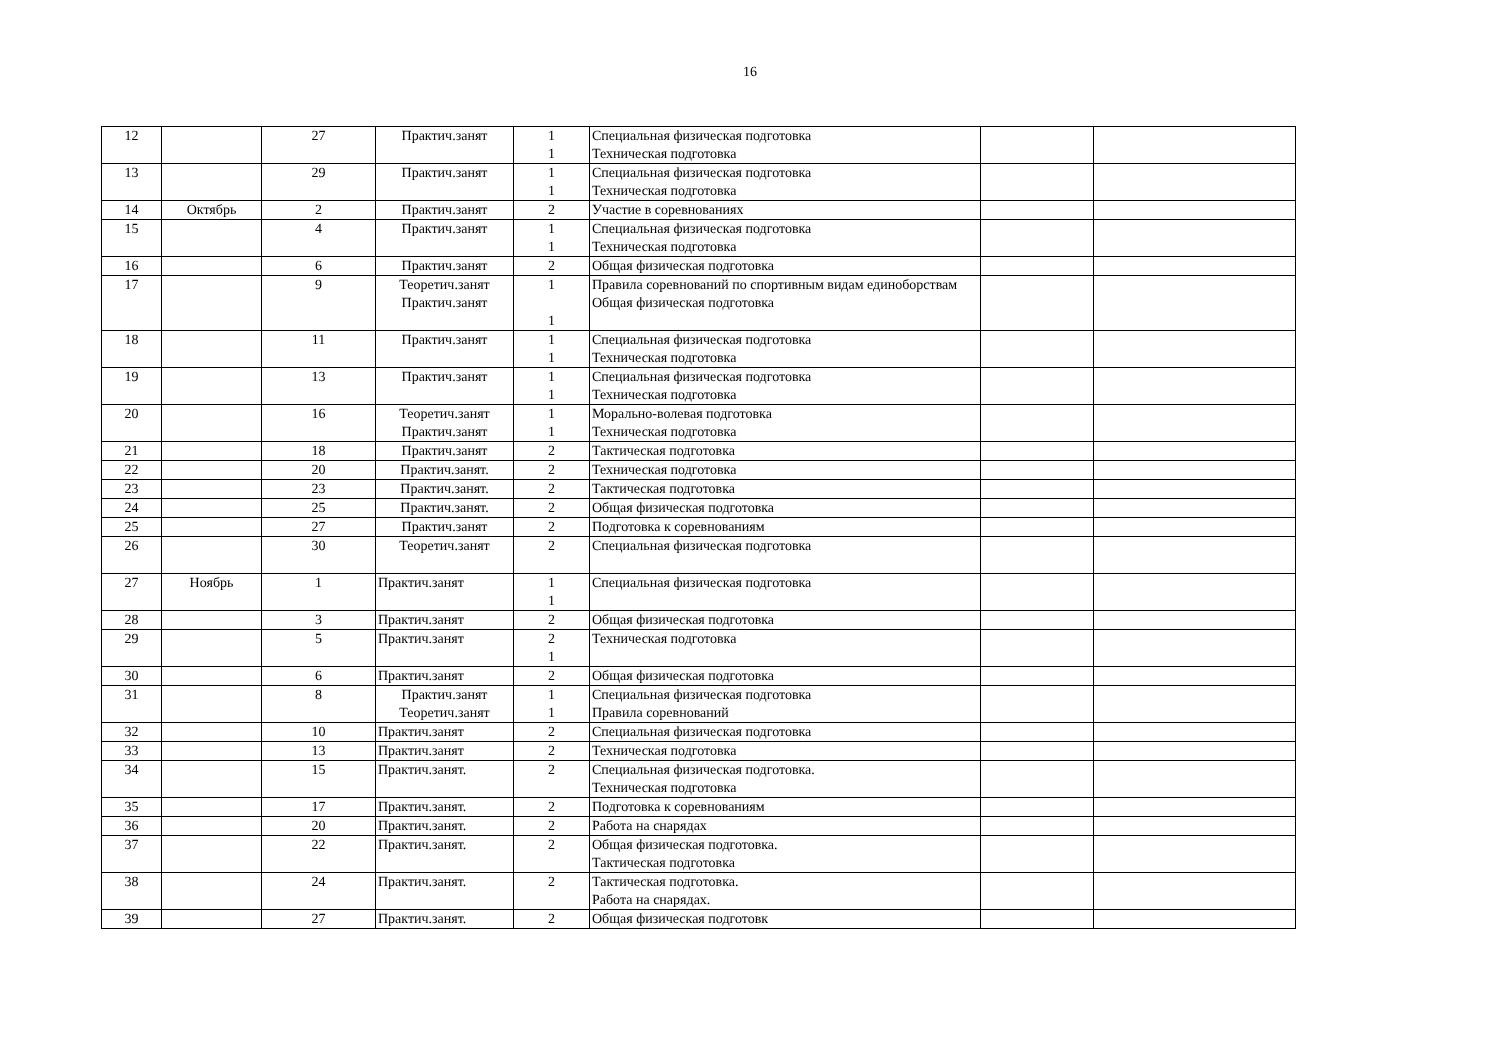16
| 12 | | 27 | Практич.занят | 1 1 | Специальная физическая подготовка Техническая подготовка | | |
| 13 | | 29 | Практич.занят | 1 1 | Специальная физическая подготовка Техническая подготовка | | |
| 14 | Октябрь | 2 | Практич.занят | 2 | Участие в соревнованиях | | |
| 15 | | 4 | Практич.занят | 1 1 | Специальная физическая подготовка Техническая подготовка | | |
| 16 | | 6 | Практич.занят | 2 | Общая физическая подготовка | | |
| 17 | | 9 | Теоретич.занят Практич.занят | 1 1 | Правила соревнований по спортивным видам единоборствам Общая физическая подготовка | | |
| 18 | | 11 | Практич.занят | 1 1 | Специальная физическая подготовка Техническая подготовка | | |
| 19 | | 13 | Практич.занят | 1 1 | Специальная физическая подготовка Техническая подготовка | | |
| 20 | | 16 | Теоретич.занят Практич.занят | 1 1 | Морально-волевая подготовка Техническая подготовка | | |
| 21 | | 18 | Практич.занят | 2 | Тактическая подготовка | | |
| 22 | | 20 | Практич.занят. | 2 | Техническая подготовка | | |
| 23 | | 23 | Практич.занят. | 2 | Тактическая подготовка | | |
| 24 | | 25 | Практич.занят. | 2 | Общая физическая подготовка | | |
| 25 | | 27 | Практич.занят | 2 | Подготовка к соревнованиям | | |
| 26 | | 30 | Теоретич.занят | 2 | Специальная физическая подготовка | | |
| 27 | Ноябрь | 1 | Практич.занят | 1 1 | Специальная физическая подготовка | | |
| 28 | | 3 | Практич.занят | 2 | Общая физическая подготовка | | |
| 29 | | 5 | Практич.занят | 2 1 | Техническая подготовка | | |
| 30 | | 6 | Практич.занят | 2 | Общая физическая подготовка | | |
| 31 | | 8 | Практич.занят Теоретич.занят | 1 1 | Специальная физическая подготовка Правила соревнований | | |
| 32 | | 10 | Практич.занят | 2 | Специальная физическая подготовка | | |
| 33 | | 13 | Практич.занят | 2 | Техническая подготовка | | |
| 34 | | 15 | Практич.занят. | 2 | Специальная физическая подготовка. Техническая подготовка | | |
| 35 | | 17 | Практич.занят. | 2 | Подготовка к соревнованиям | | |
| 36 | | 20 | Практич.занят. | 2 | Работа на снарядах | | |
| 37 | | 22 | Практич.занят. | 2 | Общая физическая подготовка. Тактическая подготовка | | |
| 38 | | 24 | Практич.занят. | 2 | Тактическая подготовка. Работа на снарядах. | | |
| 39 | | 27 | Практич.занят. | 2 | Общая физическая подготовк | | |